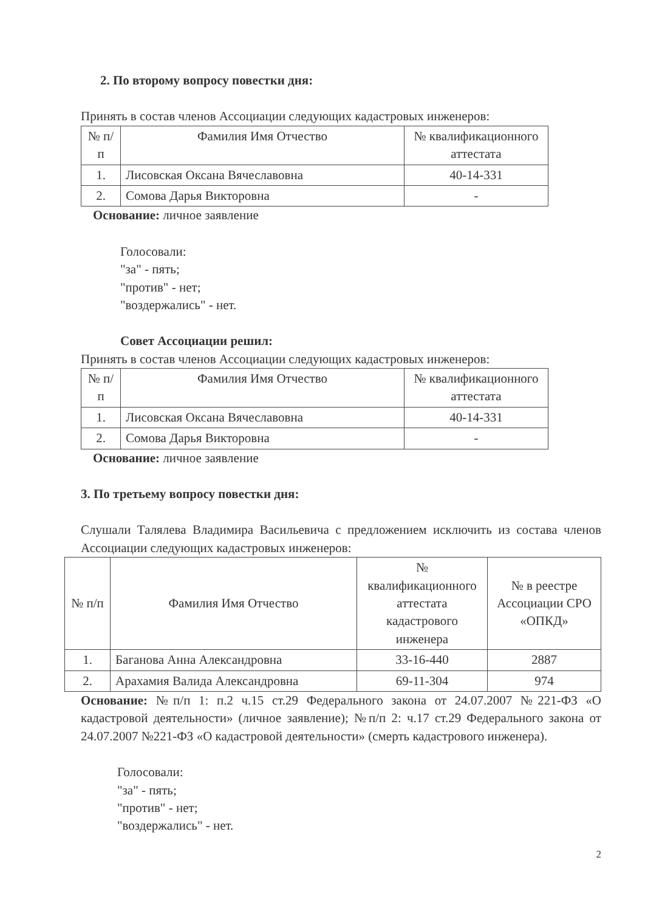2. По второму вопросу повестки дня:
Принять в состав членов Ассоциации следующих кадастровых инженеров:
| № п/п | Фамилия Имя Отчество | № квалификационного аттестата |
| --- | --- | --- |
| 1. | Лисовская Оксана Вячеславовна | 40-14-331 |
| 2. | Сомова Дарья Викторовна | - |
Основание: личное заявление
Голосовали:
"за" - пять;
"против" - нет;
"воздержались" - нет.
Совет Ассоциации решил:
Принять в состав членов Ассоциации следующих кадастровых инженеров:
| № п/п | Фамилия Имя Отчество | № квалификационного аттестата |
| --- | --- | --- |
| 1. | Лисовская Оксана Вячеславовна | 40-14-331 |
| 2. | Сомова Дарья Викторовна | - |
Основание: личное заявление
3. По третьему вопросу повестки дня:
Слушали Талялева Владимира Васильевича с предложением исключить из состава членов Ассоциации следующих кадастровых инженеров:
| № п/п | Фамилия Имя Отчество | № квалификационного аттестата кадастрового инженера | № в реестре Ассоциации СРО «ОПКД» |
| --- | --- | --- | --- |
| 1. | Баганова Анна Александровна | 33-16-440 | 2887 |
| 2. | Арахамия Валида Александровна | 69-11-304 | 974 |
Основание: №п/п 1: п.2 ч.15 ст.29 Федерального закона от 24.07.2007 №221-ФЗ «О кадастровой деятельности» (личное заявление); №п/п 2: ч.17 ст.29 Федерального закона от 24.07.2007 №221-ФЗ «О кадастровой деятельности» (смерть кадастрового инженера).
Голосовали:
"за" - пять;
"против" - нет;
"воздержались" - нет.
2